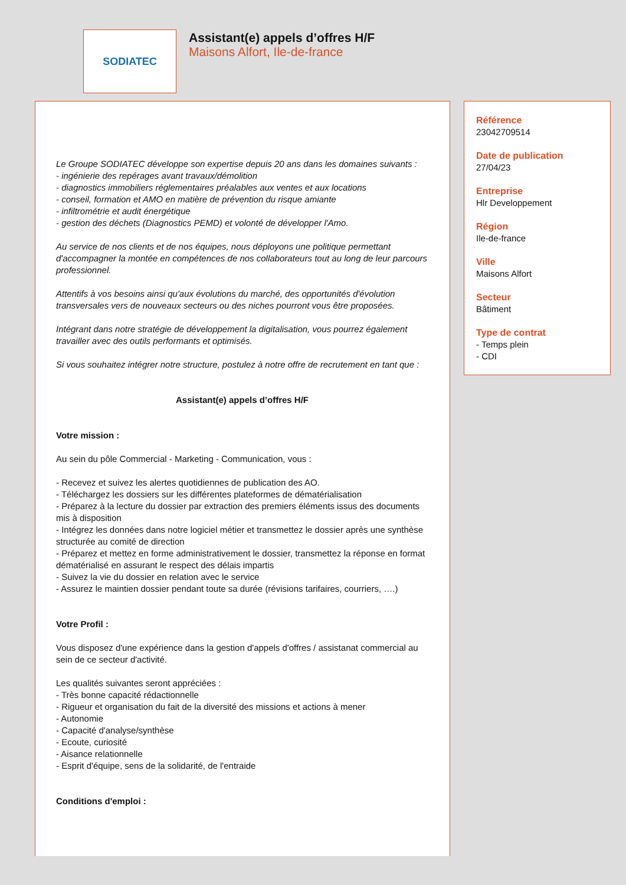SODIATEC
Assistant(e) appels d’offres H/F
Maisons Alfort, Ile-de-france
Le Groupe SODIATEC développe son expertise depuis 20 ans dans les domaines suivants :
- ingénierie des repérages avant travaux/démolition
- diagnostics immobiliers réglementaires préalables aux ventes et aux locations
- conseil, formation et AMO en matière de prévention du risque amiante
- infiltrométrie et audit énergétique
- gestion des déchets (Diagnostics PEMD) et volonté de développer l'Amo.
Au service de nos clients et de nos équipes, nous déployons une politique permettant d'accompagner la montée en compétences de nos collaborateurs tout au long de leur parcours professionnel.
Attentifs à vos besoins ainsi qu'aux évolutions du marché, des opportunités d'évolution transversales vers de nouveaux secteurs ou des niches pourront vous être proposées.
Intégrant dans notre stratégie de développement la digitalisation, vous pourrez également travailler avec des outils performants et optimisés.
Si vous souhaitez intégrer notre structure, postulez à notre offre de recrutement en tant que :
Assistant(e) appels d’offres H/F
Votre mission :
Au sein du pôle Commercial - Marketing - Communication, vous :
- Recevez et suivez les alertes quotidiennes de publication des AO.
- Téléchargez les dossiers sur les différentes plateformes de dématérialisation
- Préparez à la lecture du dossier par extraction des premiers éléments issus des documents mis à disposition
- Intégrez les données dans notre logiciel métier et transmettez le dossier après une synthèse structurée au comité de direction
- Préparez et mettez en forme administrativement le dossier, transmettez la réponse en format dématérialisé en assurant le respect des délais impartis
- Suivez la vie du dossier en relation avec le service
- Assurez le maintien dossier pendant toute sa durée (révisions tarifaires, courriers, ….)
Votre Profil :
Vous disposez d'une expérience dans la gestion d'appels d'offres / assistanat commercial au sein de ce secteur d'activité.
Les qualités suivantes seront appréciées :
- Très bonne capacité rédactionnelle
- Rigueur et organisation du fait de la diversité des missions et actions à mener
- Autonomie
- Capacité d'analyse/synthèse
- Ecoute, curiosité
- Aisance relationnelle
- Esprit d'équipe, sens de la solidarité, de l'entraide
Conditions d'emploi :
Référence
23042709514
Date de publication
27/04/23
Entreprise
Hlr Developpement
Région
Ile-de-france
Ville
Maisons Alfort
Secteur
Bâtiment
Type de contrat
- Temps plein
- CDI